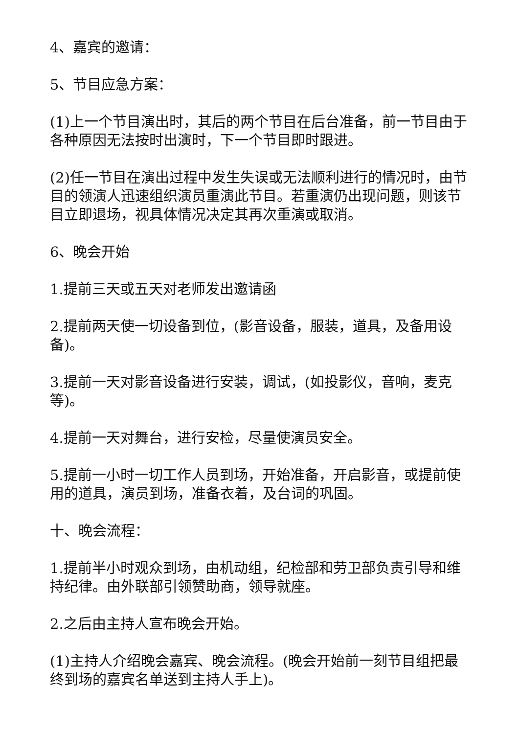4、嘉宾的邀请：
5、节目应急方案：
(1)上一个节目演出时，其后的两个节目在后台准备，前一节目由于各种原因无法按时出演时，下一个节目即时跟进。
(2)任一节目在演出过程中发生失误或无法顺利进行的情况时，由节目的领演人迅速组织演员重演此节目。若重演仍出现问题，则该节目立即退场，视具体情况决定其再次重演或取消。
6、晚会开始
1.提前三天或五天对老师发出邀请函
2.提前两天使一切设备到位，(影音设备，服装，道具，及备用设备)。
3.提前一天对影音设备进行安装，调试，(如投影仪，音响，麦克等)。
4.提前一天对舞台，进行安检，尽量使演员安全。
5.提前一小时一切工作人员到场，开始准备，开启影音，或提前使用的道具，演员到场，准备衣着，及台词的巩固。
十、晚会流程：
1.提前半小时观众到场，由机动组，纪检部和劳卫部负责引导和维持纪律。由外联部引领赞助商，领导就座。
2.之后由主持人宣布晚会开始。
(1)主持人介绍晚会嘉宾、晚会流程。(晚会开始前一刻节目组把最终到场的嘉宾名单送到主持人手上)。